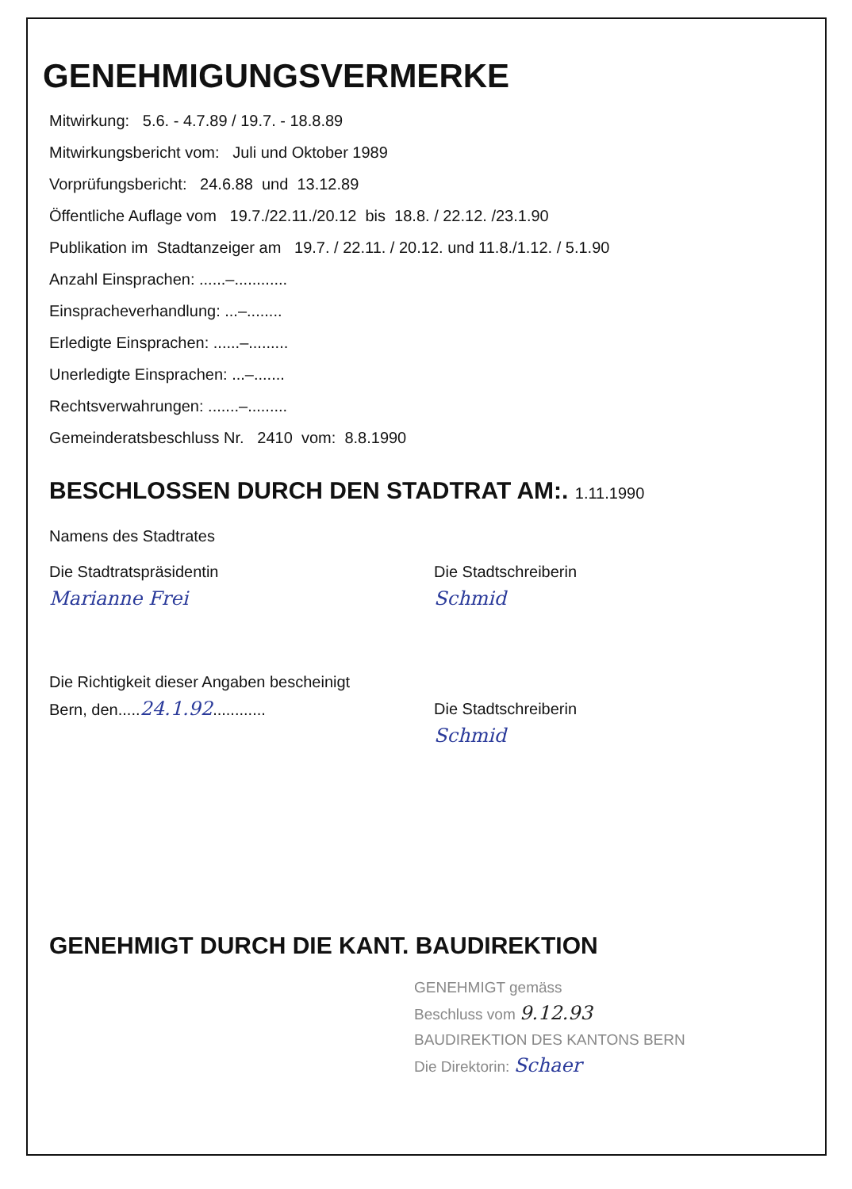GENEHMIGUNGSVERMERKE
Mitwirkung: 5.6. - 4.7.89 / 19.7. - 18.8.89
Mitwirkungsbericht vom: Juli und Oktober 1989
Vorprüfungsbericht: 24.6.88 und 13.12.89
Öffentliche Auflage vom 19.7./22.11./20.12 bis 18.8. / 22.12. /23.1.90
Publikation im Stadtanzeiger am 19.7. / 22.11. / 20.12. und 11.8./1.12. / 5.1.90
Anzahl Einsprachen: ......–............
Einspracheverhandlung: ...–........
Erledigte Einsprachen: ......–.........
Unerledigte Einsprachen: ...–.......
Rechtsverwahrungen: .......–.........
Gemeinderatsbeschluss Nr. 2410 vom: 8.8.1990
BESCHLOSSEN DURCH DEN STADTRAT AM:. 1.11.1990
Namens des Stadtrates
Die Stadtratspräsidentin
Marianne Frei
Die Stadtschreiberin
Schmid
Die Richtigkeit dieser Angaben bescheinigt
Bern, den.....24.1.92............
Die Stadtschreiberin
Schmid
GENEHMIGT DURCH DIE KANT. BAUDIREKTION
GENEHMIGT gemäss
Beschluss vom 9.12.93
BAUDIREKTION DES KANTONS BERN
Die Direktorin: Schaer